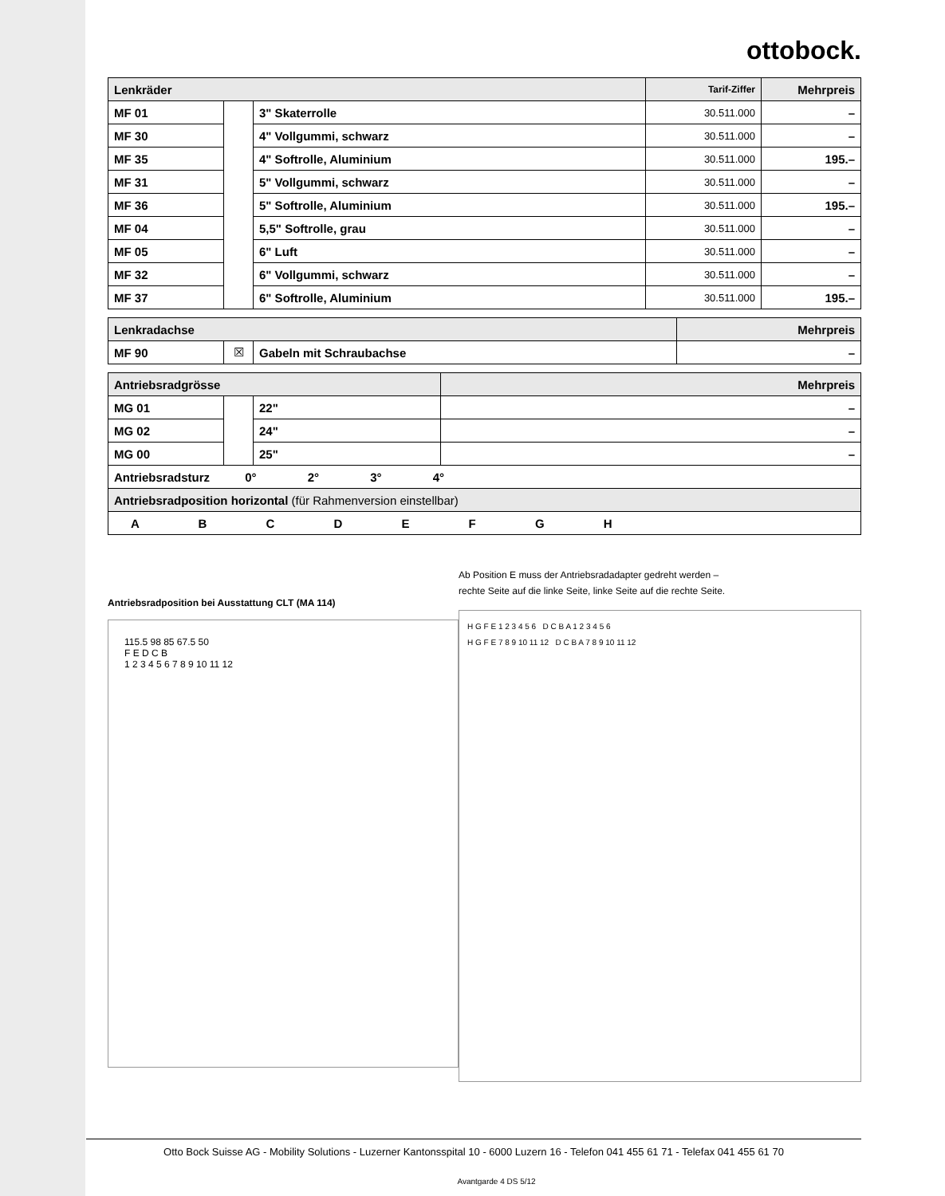ottobock.
| Lenkräder | | | Tarif-Ziffer | Mehrpreis |
| --- | --- | --- | --- | --- |
| MF 01 | | 3" Skaterrolle | 30.511.000 | – |
| MF 30 | | 4" Vollgummi, schwarz | 30.511.000 | – |
| MF 35 | | 4" Softrolle, Aluminium | 30.511.000 | 195.– |
| MF 31 | | 5" Vollgummi, schwarz | 30.511.000 | – |
| MF 36 | | 5" Softrolle, Aluminium | 30.511.000 | 195.– |
| MF 04 | | 5,5" Softrolle, grau | 30.511.000 | – |
| MF 05 | | 6" Luft | 30.511.000 | – |
| MF 32 | | 6" Vollgummi, schwarz | 30.511.000 | – |
| MF 37 | | 6" Softrolle, Aluminium | 30.511.000 | 195.– |
| Lenkradachse | | | Mehrpreis |
| --- | --- | --- | --- |
| MF 90 | ☒ | Gabeln mit Schraubachse | – |
| Antriebsradgrösse | | | Mehrpreis |
| --- | --- | --- | --- |
| MG 01 | | 22" | – |
| MG 02 | | 24" | – |
| MG 00 | | 25" | – |
| Antriebsradsturz 0° 2° 3° 4° | | | |
| Antriebsradposition horizontal (für Rahmenversion einstellbar) | | | |
| A B C D E F G H | | | |
Antriebsradposition bei Ausstattung CLT (MA 114)
115.5 98 85 67.5 50
F E D C B
1 2 3 4 5 6 7 8 9 10 11 12
Ab Position E muss der Antriebsradadapter gedreht werden –
rechte Seite auf die linke Seite, linke Seite auf die rechte Seite.
H G F E 1 2 3 4 5 6 D C B A 1 2 3 4 5 6
H G F E 7 8 9 10 11 12 D C B A 7 8 9 10 11 12
Otto Bock Suisse AG - Mobility Solutions - Luzerner Kantonsspital 10 - 6000 Luzern 16 - Telefon 041 455 61 71 - Telefax 041 455 61 70
Avantgarde 4 DS 5/12